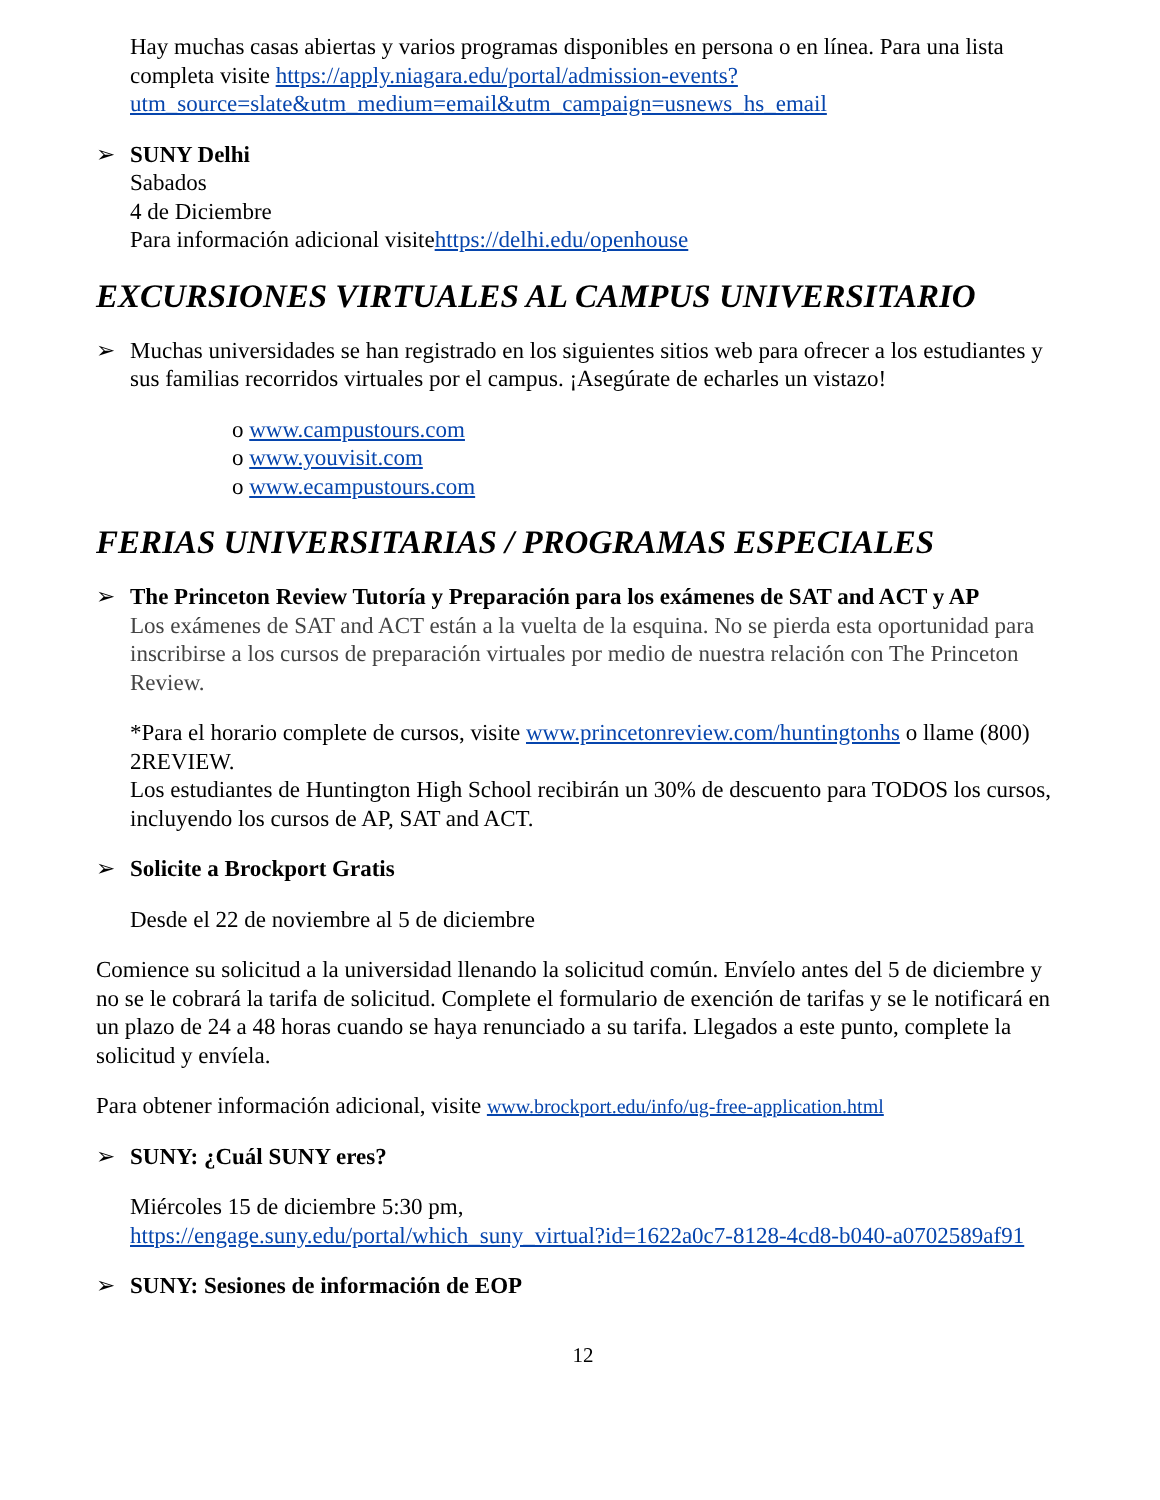Hay muchas casas abiertas y varios programas disponibles en persona o en línea. Para una lista completa visite https://apply.niagara.edu/portal/admission-events?utm_source=slate&utm_medium=email&utm_campaign=usnews_hs_email
➢ SUNY Delhi
Sabados
4 de Diciembre
Para información adicional visitehttps://delhi.edu/openhouse
EXCURSIONES VIRTUALES AL CAMPUS UNIVERSITARIO
➢ Muchas universidades se han registrado en los siguientes sitios web para ofrecer a los estudiantes y sus familias recorridos virtuales por el campus. ¡Asegúrate de echarles un vistazo!
o www.campustours.com
o www.youvisit.com
o www.ecampustours.com
FERIAS UNIVERSITARIAS / PROGRAMAS ESPECIALES
➢ The Princeton Review Tutoría y Preparación para los exámenes de SAT and ACT y AP
Los exámenes de SAT and ACT están a la vuelta de la esquina. No se pierda esta oportunidad para inscribirse a los cursos de preparación virtuales por medio de nuestra relación con The Princeton Review.
*Para el horario complete de cursos, visite www.princetonreview.com/huntingtonhs o llame (800) 2REVIEW.
Los estudiantes de Huntington High School recibirán un 30% de descuento para TODOS los cursos, incluyendo los cursos de AP, SAT and ACT.
➢ Solicite a Brockport Gratis
Desde el 22 de noviembre al 5 de diciembre
Comience su solicitud a la universidad llenando la solicitud común. Envíelo antes del 5 de diciembre y no se le cobrará la tarifa de solicitud. Complete el formulario de exención de tarifas y se le notificará en un plazo de 24 a 48 horas cuando se haya renunciado a su tarifa. Llegados a este punto, complete la solicitud y envíela.
Para obtener información adicional, visite www.brockport.edu/info/ug-free-application.html
➢ SUNY: ¿Cuál SUNY eres?
Miércoles 15 de diciembre 5:30 pm,
https://engage.suny.edu/portal/which_suny_virtual?id=1622a0c7-8128-4cd8-b040-a0702589af91
➢ SUNY: Sesiones de información de EOP
12